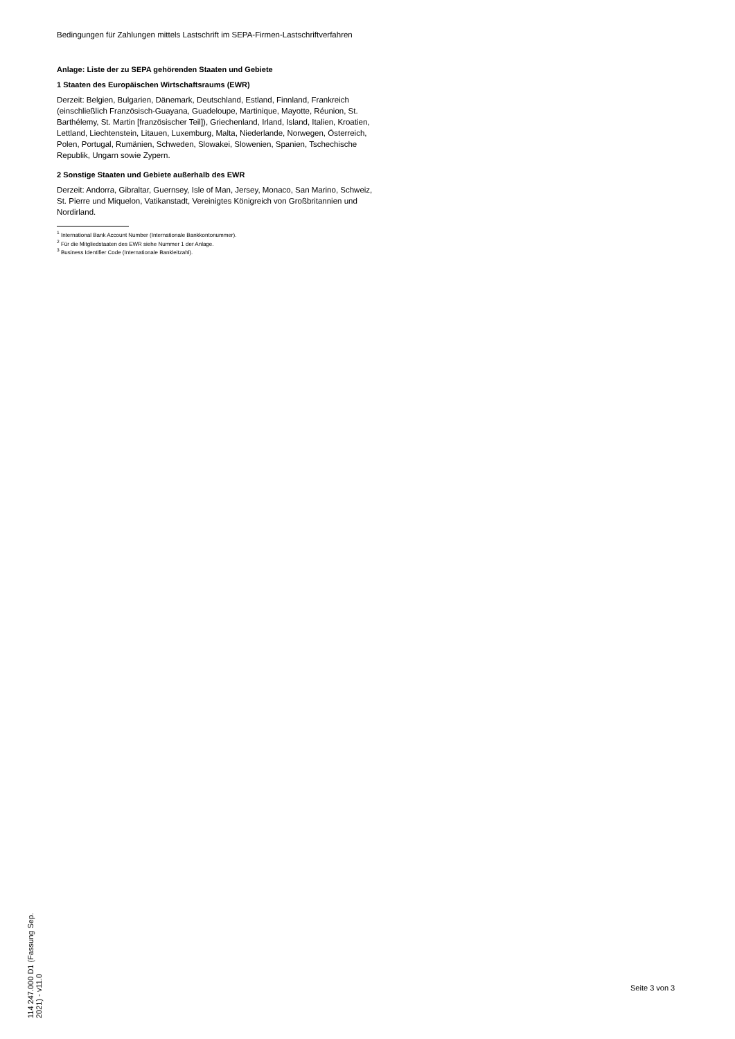Bedingungen für Zahlungen mittels Lastschrift im SEPA-Firmen-Lastschriftverfahren
Anlage: Liste der zu SEPA gehörenden Staaten und Gebiete
1 Staaten des Europäischen Wirtschaftsraums (EWR)
Derzeit: Belgien, Bulgarien, Dänemark, Deutschland, Estland, Finnland, Frankreich (einschließlich Französisch-Guayana, Guadeloupe, Martinique, Mayotte, Réunion, St. Barthélemy, St. Martin [französischer Teil]), Griechenland, Irland, Island, Italien, Kroatien, Lettland, Liechtenstein, Litauen, Luxemburg, Malta, Niederlande, Norwegen, Österreich, Polen, Portugal, Rumänien, Schweden, Slowakei, Slowenien, Spanien, Tschechische Republik, Ungarn sowie Zypern.
2 Sonstige Staaten und Gebiete außerhalb des EWR
Derzeit: Andorra, Gibraltar, Guernsey, Isle of Man, Jersey, Monaco, San Marino, Schweiz, St. Pierre und Miquelon, Vatikanstadt, Vereinigtes Königreich von Großbritannien und Nordirland.
<sup>1</sup> International Bank Account Number (Internationale Bankkontonummer).
<sup>2</sup> Für die Mitgliedstaaten des EWR siehe Nummer 1 der Anlage.
<sup>3</sup> Business Identifier Code (Internationale Bankleitzahl).
114 247.000 D1 (Fassung Sep. 2021) - v11.0
Seite 3 von 3